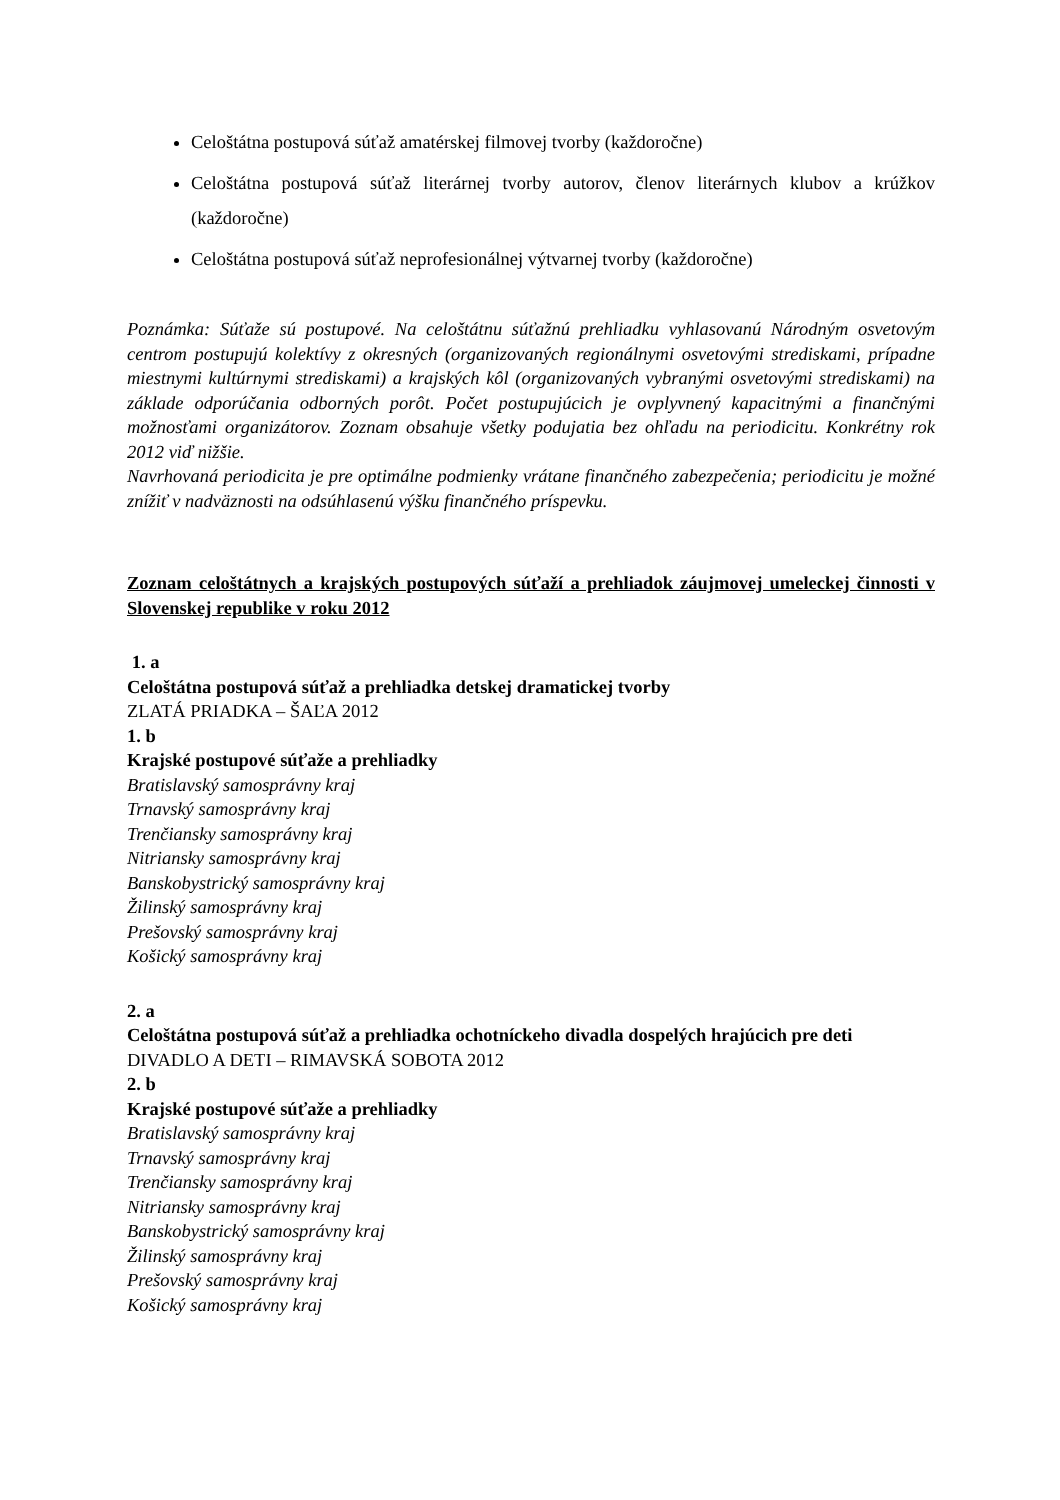Celoštátna postupová súťaž amatérskej filmovej tvorby (každoročne)
Celoštátna postupová súťaž literárnej tvorby autorov, členov literárnych klubov a krúžkov (každoročne)
Celoštátna postupová súťaž neprofesionálnej výtvarnej tvorby (každoročne)
Poznámka: Súťaže sú postupové. Na celoštátnu súťažnú prehliadku vyhlasovanú Národným osvetovým centrom postupujú kolektívy z okresných (organizovaných regionálnymi osvetovými strediskami, prípadne miestnymi kultúrnymi strediskami) a krajských kôl (organizovaných vybranými osvetovými strediskami) na základe odporúčania odborných porôt. Počet postupujúcich je ovplyvnený kapacitnými a finančnými možnosťami organizátorov. Zoznam obsahuje všetky podujatia bez ohľadu na periodicitu. Konkrétny rok 2012 viď nižšie.
Navrhovaná periodicita je pre optimálne podmienky vrátane finančného zabezpečenia; periodicitu je možné znížiť v nadväznosti na odsúhlasenú výšku finančného príspevku.
Zoznam celoštátnych a krajských postupových súťaží a prehliadok záujmovej umeleckej činnosti v Slovenskej republike v roku 2012
1. a
Celoštátna postupová súťaž a prehliadka detskej dramatickej tvorby
ZLATÁ PRIADKA – ŠAĽA 2012
1. b
Krajské postupové súťaže a prehliadky
Bratislavský samosprávny kraj
Trnavský samosprávny kraj
Trenčiansky samosprávny kraj
Nitriansky samosprávny kraj
Banskobystrický samosprávny kraj
Žilinský samosprávny kraj
Prešovský samosprávny kraj
Košický samosprávny kraj
2. a
Celoštátna postupová súťaž a prehliadka ochotníckeho divadla dospelých hrajúcich pre deti
DIVADLO A DETI – RIMAVSKÁ SOBOTA 2012
2. b
Krajské postupové súťaže a prehliadky
Bratislavský samosprávny kraj
Trnavský samosprávny kraj
Trenčiansky samosprávny kraj
Nitriansky samosprávny kraj
Banskobystrický samosprávny kraj
Žilinský samosprávny kraj
Prešovský samosprávny kraj
Košický samosprávny kraj